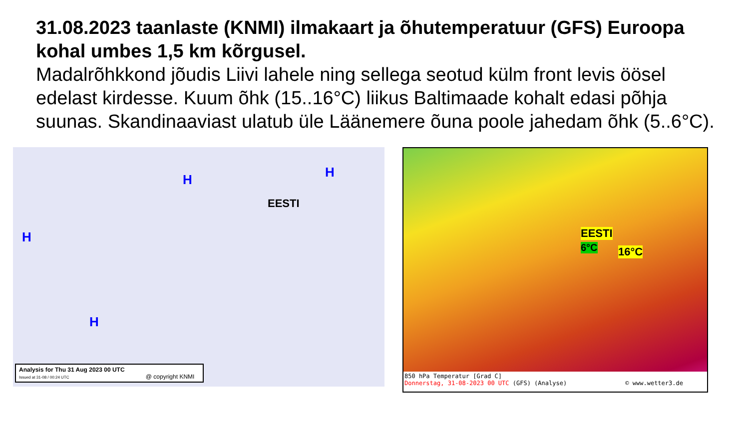31.08.2023 taanlaste (KNMI) ilmakaart ja õhutemperatuur (GFS) Euroopa kohal umbes 1,5 km kõrgusel.
Madalrõhkkond jõudis Liivi lahele ning sellega seotud külm front levis öösel edelast kirdesse. Kuum õhk (15..16°C) liikus Baltimaade kohalt edasi põhja suunas. Skandinaaviast ulatub üle Läänemere õuna poole jahedam õhk (5..6°C).
H
H H
H
EESTI
Analysis for Thu 31 Aug 2023 00 UTC
Issued at 31-08 / 00:24 UTC @ copyright KNMI
EESTI
6°C 16°C
850 hPa Temperatur [Grad C]
Donnerstag, 31-08-2023 00 UTC (GFS) (Analyse) © www.wetter3.de